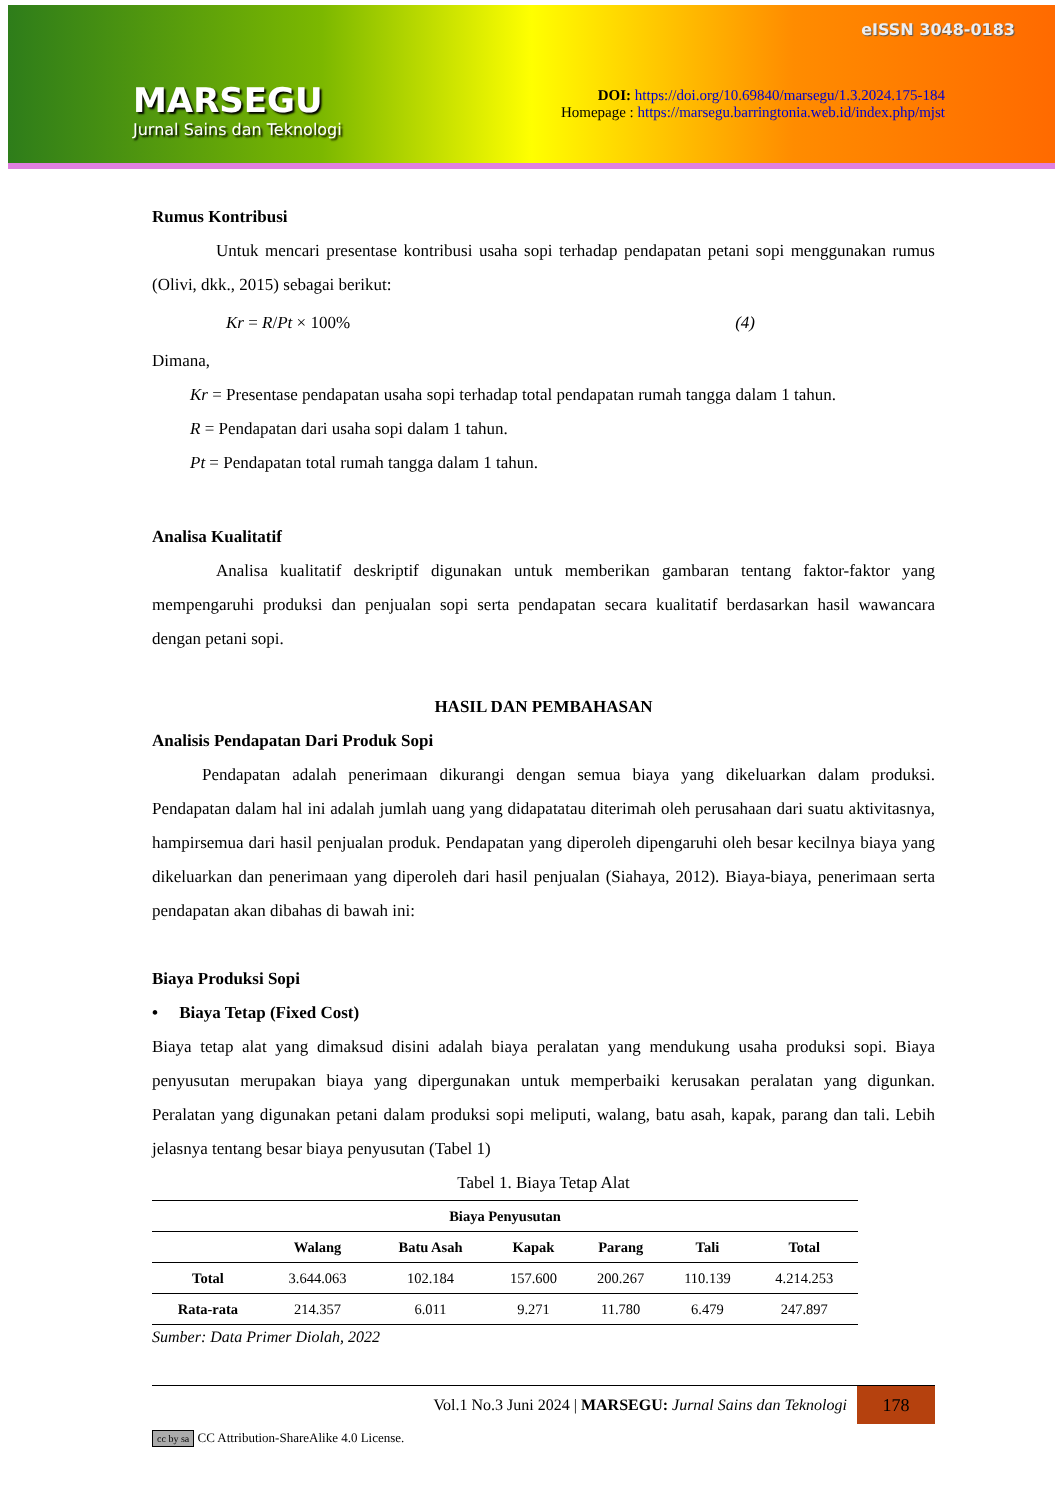MARSEGU
Jurnal Sains dan Teknologi
eISSN 3048-0183
DOI: https://doi.org/10.69840/marsegu/1.3.2024.175-184
Homepage : https://marsegu.barringtonia.web.id/index.php/mjst
Rumus Kontribusi
Untuk mencari presentase kontribusi usaha sopi terhadap pendapatan petani sopi menggunakan rumus (Olivi, dkk., 2015) sebagai berikut:
Kr = R/Pt × 100% (4)
Dimana,
Kr = Presentase pendapatan usaha sopi terhadap total pendapatan rumah tangga dalam 1 tahun.
R = Pendapatan dari usaha sopi dalam 1 tahun.
Pt = Pendapatan total rumah tangga dalam 1 tahun.
Analisa Kualitatif
Analisa kualitatif deskriptif digunakan untuk memberikan gambaran tentang faktor-faktor yang mempengaruhi produksi dan penjualan sopi serta pendapatan secara kualitatif berdasarkan hasil wawancara dengan petani sopi.
HASIL DAN PEMBAHASAN
Analisis Pendapatan Dari Produk Sopi
Pendapatan adalah penerimaan dikurangi dengan semua biaya yang dikeluarkan dalam produksi. Pendapatan dalam hal ini adalah jumlah uang yang didapatatau diterimah oleh perusahaan dari suatu aktivitasnya, hampirsemua dari hasil penjualan produk. Pendapatan yang diperoleh dipengaruhi oleh besar kecilnya biaya yang dikeluarkan dan penerimaan yang diperoleh dari hasil penjualan (Siahaya, 2012). Biaya-biaya, penerimaan serta pendapatan akan dibahas di bawah ini:
Biaya Produksi Sopi
• Biaya Tetap (Fixed Cost)
Biaya tetap alat yang dimaksud disini adalah biaya peralatan yang mendukung usaha produksi sopi. Biaya penyusutan merupakan biaya yang dipergunakan untuk memperbaiki kerusakan peralatan yang digunkan. Peralatan yang digunakan petani dalam produksi sopi meliputi, walang, batu asah, kapak, parang dan tali. Lebih jelasnya tentang besar biaya penyusutan (Tabel 1)
Tabel 1. Biaya Tetap Alat
| Biaya Penyusutan | | | | | | |
| --- | --- | --- | --- | --- | --- | --- |
| | Walang | Batu Asah | Kapak | Parang | Tali | Total |
| Total | 3.644.063 | 102.184 | 157.600 | 200.267 | 110.139 | 4.214.253 |
| Rata-rata | 214.357 | 6.011 | 9.271 | 11.780 | 6.479 | 247.897 |
Sumber: Data Primer Diolah, 2022
Vol.1 No.3 Juni 2024 | MARSEGU: Jurnal Sains dan Teknologi 178
cc by sa CC Attribution-ShareAlike 4.0 License.